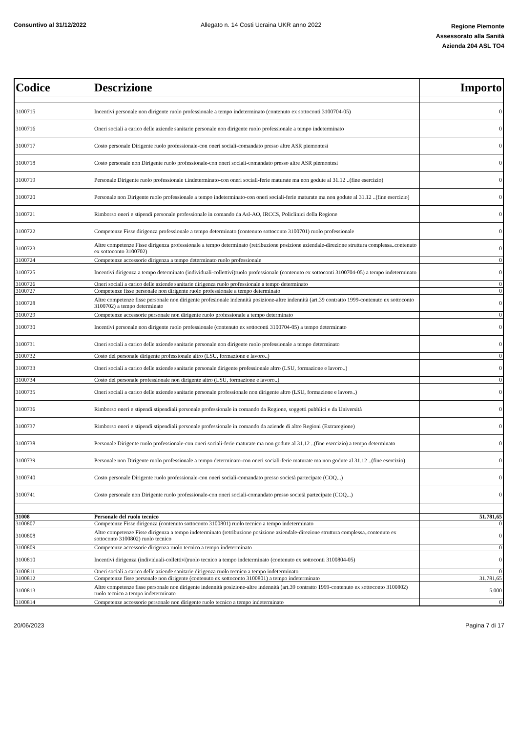Consuntivo al 31/12/2022 Allegato n. 14 Costi Ucraina UKR anno 2022
Regione Piemonte
Assessorato alla Sanità
Azienda 204 ASL TO4
| Codice | Descrizione | Importo |
| --- | --- | --- |
| 3100715 | Incentivi personale non dirigente ruolo professionale a tempo indeterminato (contenuto ex sottoconti 3100704-05) | 0 |
| 3100716 | Oneri sociali a carico delle aziende sanitarie personale non dirigente ruolo professionale a tempo indeterminato | 0 |
| 3100717 | Costo personale Dirigente ruolo professionale-con oneri sociali-comandato presso altre ASR piemontesi | 0 |
| 3100718 | Costo personale non Dirigente ruolo professionale-con oneri sociali-comandato presso altre ASR piemontesi | 0 |
| 3100719 | Personale Dirigente ruolo professionale t.indeterminato-con oneri sociali-ferie maturate ma non godute al 31.12 ..(fine esercizio) | 0 |
| 3100720 | Personale non Dirigente ruolo professionale a tempo indeterminato-con oneri sociali-ferie maturate ma non godute al 31.12 ..(fine esercizio) | 0 |
| 3100721 | Rimborso oneri e stipendi personale professionale in comando da Asl-AO, IRCCS, Policlinici della Regione | 0 |
| 3100722 | Competenze Fisse dirigenza professionale a tempo determinato (contenuto sottoconto 3100701) ruolo professionale | 0 |
| 3100723 | Altre competenze Fisse dirigenza professionale a tempo determinato (retribuzione posizione aziendale-direzione struttura complessa..contenuto ex sottoconto 3100702) | 0 |
| 3100724 | Competenze accessorie dirigenza a tempo determinato ruolo professionale | 0 |
| 3100725 | Incentivi dirigenza a tempo determinato (individuali-collettivi)ruolo professionale (contenuto ex sottoconti 3100704-05) a tempo indeterminato | 0 |
| 3100726 | Oneri sociali a carico delle aziende sanitarie dirigenza ruolo professionale a tempo determinato | 0 |
| 3100727 | Competenze fisse personale non dirigente ruolo professionale a tempo determinato | 0 |
| 3100728 | Altre competenze fisse personale non dirigente profesionale indennità posizione-altre indennità (art.39 contratto 1999-contenuto ex sottoconto 3100702) a tempo determinato | 0 |
| 3100729 | Competenze accessorie personale non dirigente ruolo professionale a tempo determinato | 0 |
| 3100730 | Incentivi personale non dirigente ruolo professionale (contenuto ex sottoconti 3100704-05) a tempo determinato | 0 |
| 3100731 | Oneri sociali a carico delle aziende sanitarie personale non dirigente ruolo professionale a tempo determinato | 0 |
| 3100732 | Costo del personale dirigente professionale altro (LSU, formazione e lavoro..) | 0 |
| 3100733 | Oneri sociali a carico delle aziende sanitarie personale dirigente professionale altro (LSU, formazione e lavoro..) | 0 |
| 3100734 | Costo del personale professionale non dirigente altro (LSU, formazione e lavoro..) | 0 |
| 3100735 | Oneri sociali a carico delle aziende sanitarie personale professionale non dirigente altro (LSU, formazione e lavoro..) | 0 |
| 3100736 | Rimborso oneri e stipendi stipendiali personale professionale in comando da Regione, soggetti pubblici e da Università | 0 |
| 3100737 | Rimborso oneri e stipendi stipendiali personale professionale in comando da aziende di altre Regioni (Extraregione) | 0 |
| 3100738 | Personale Dirigente ruolo professionale-con oneri sociali-ferie maturate ma non godute al 31.12 ..(fine esercizio) a tempo determinato | 0 |
| 3100739 | Personale non Dirigente ruolo professionale a tempo determinato-con oneri sociali-ferie maturate ma non godute al 31.12 ..(fine esercizio) | 0 |
| 3100740 | Costo personale Dirigente ruolo professionale-con oneri sociali-comandato presso società partecipate (COQ...) | 0 |
| 3100741 | Costo personale non Dirigente ruolo professionale-con oneri sociali-comandato presso società partecipate (COQ...) | 0 |
| 31008 | Personale del ruolo tecnico | 51.781,65 |
| 3100807 | Competenze Fisse dirigenza (contenuto sottoconto 3100801) ruolo tecnico a tempo indeterminato | 0 |
| 3100808 | Altre competenze Fisse dirigenza a tempo indeterminato (retribuzione posizione aziendale-direzione struttura complessa..contenuto ex sottoconto 3100802) ruolo tecnico | 0 |
| 3100809 | Competenze accessorie dirigenza ruolo tecnico a tempo indeterminato | 0 |
| 3100810 | Incentivi dirigenza (individuali-collettivi)ruolo tecnico a tempo indeterminato (contenuto ex sottoconti 3100804-05) | 0 |
| 3100811 | Oneri sociali a carico delle aziende sanitarie dirigenza ruolo tecnico a tempo indeterminato | 0 |
| 3100812 | Competenze fisse personale non dirigente (contenuto ex sottoconto 3100801) a tempo indeterminato | 31.781,65 |
| 3100813 | Altre competenze fisse personale non dirigente indennità posizione-altre indennità (art.39 contratto 1999-contenuto ex sottoconto 3100802) ruolo tecnico a tempo indeterminato | 5.000 |
| 3100814 | Competenze accessorie personale non dirigente ruolo tecnico a tempo indeterminato | 0 |
20/06/2023 Pagina 7 di 17